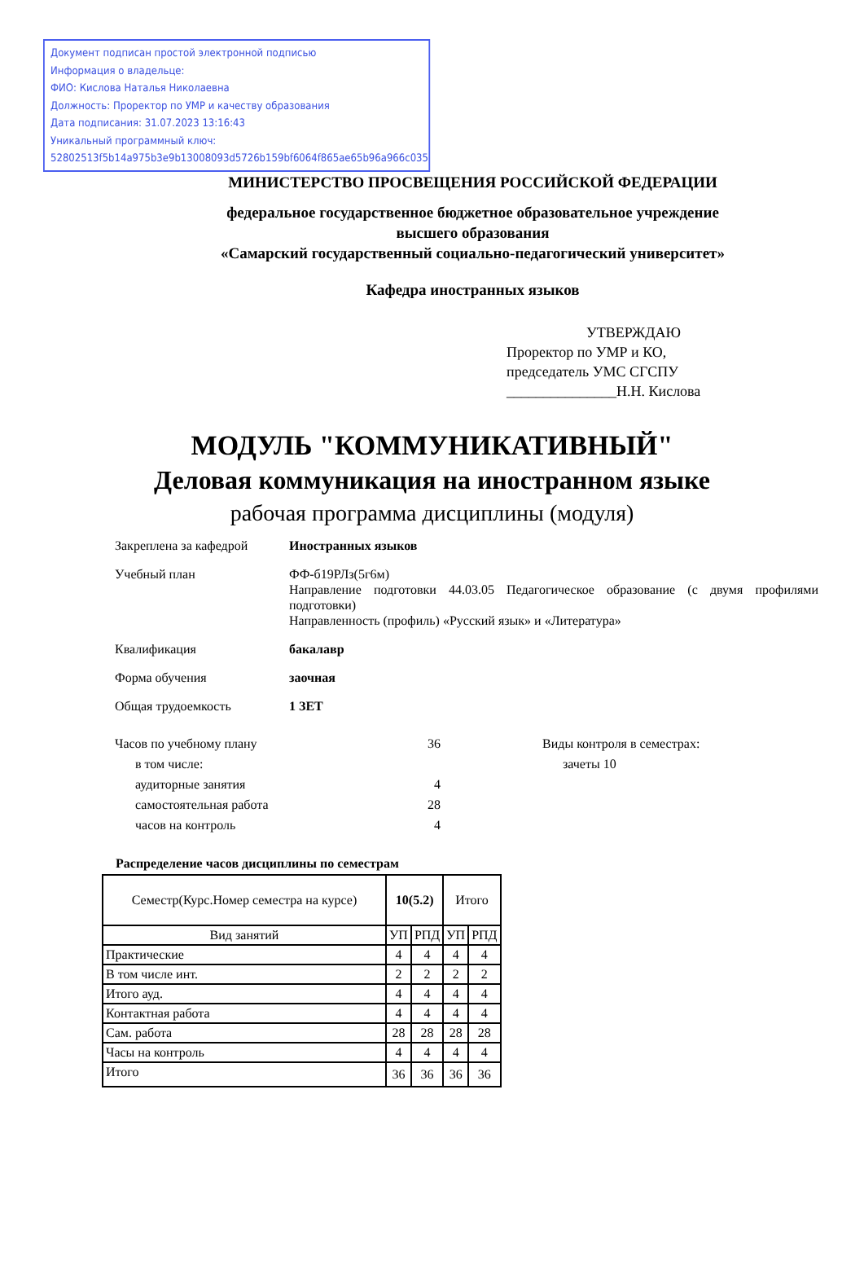Документ подписан простой электронной подписью
Информация о владельце:
ФИО: Кислова Наталья Николаевна
Должность: Проректор по УМР и качеству образования
Дата подписания: 31.07.2023 13:16:43
Уникальный программный ключ:
52802513f5b14a975b3e9b13008093d5726b159bf6064f865ae65b96a966c035
МИНИСТЕРСТВО ПРОСВЕЩЕНИЯ РОССИЙСКОЙ ФЕДЕРАЦИИ
федеральное государственное бюджетное образовательное учреждение
высшего образования
«Самарский государственный социально-педагогический университет»
Кафедра иностранных языков
УТВЕРЖДАЮ
Проректор по УМР и КО,
председатель УМС СГСПУ
_______________Н.Н. Кислова
МОДУЛЬ "КОММУНИКАТИВНЫЙ"
Деловая коммуникация на иностранном языке
рабочая программа дисциплины (модуля)
| Закреплена за кафедрой | Иностранных языков |
| Учебный план | ФФ-б19РЛз(5г6м) Направление подготовки 44.03.05 Педагогическое образование (с двумя профилями подготовки) Направленность (профиль) «Русский язык» и «Литература» |
| Квалификация | бакалавр |
| Форма обучения | заочная |
| Общая трудоемкость | 1 ЗЕТ |
| Часов по учебному плану | 36 | Виды контроля в семестрах: |
| в том числе: | | зачеты 10 |
| аудиторные занятия | 4 | |
| самостоятельная работа | 28 | |
| часов на контроль | 4 | |
Распределение часов дисциплины по семестрам
| Семестр(Курс.Номер семестра на курсе) | 10(5.2) | | Итого | |
| --- | --- | --- | --- | --- |
| Вид занятий | УП | РПД | УП | РПД |
| Практические | 4 | 4 | 4 | 4 |
| В том числе инт. | 2 | 2 | 2 | 2 |
| Итого ауд. | 4 | 4 | 4 | 4 |
| Контактная работа | 4 | 4 | 4 | 4 |
| Сам. работа | 28 | 28 | 28 | 28 |
| Часы на контроль | 4 | 4 | 4 | 4 |
| Итого | 36 | 36 | 36 | 36 |